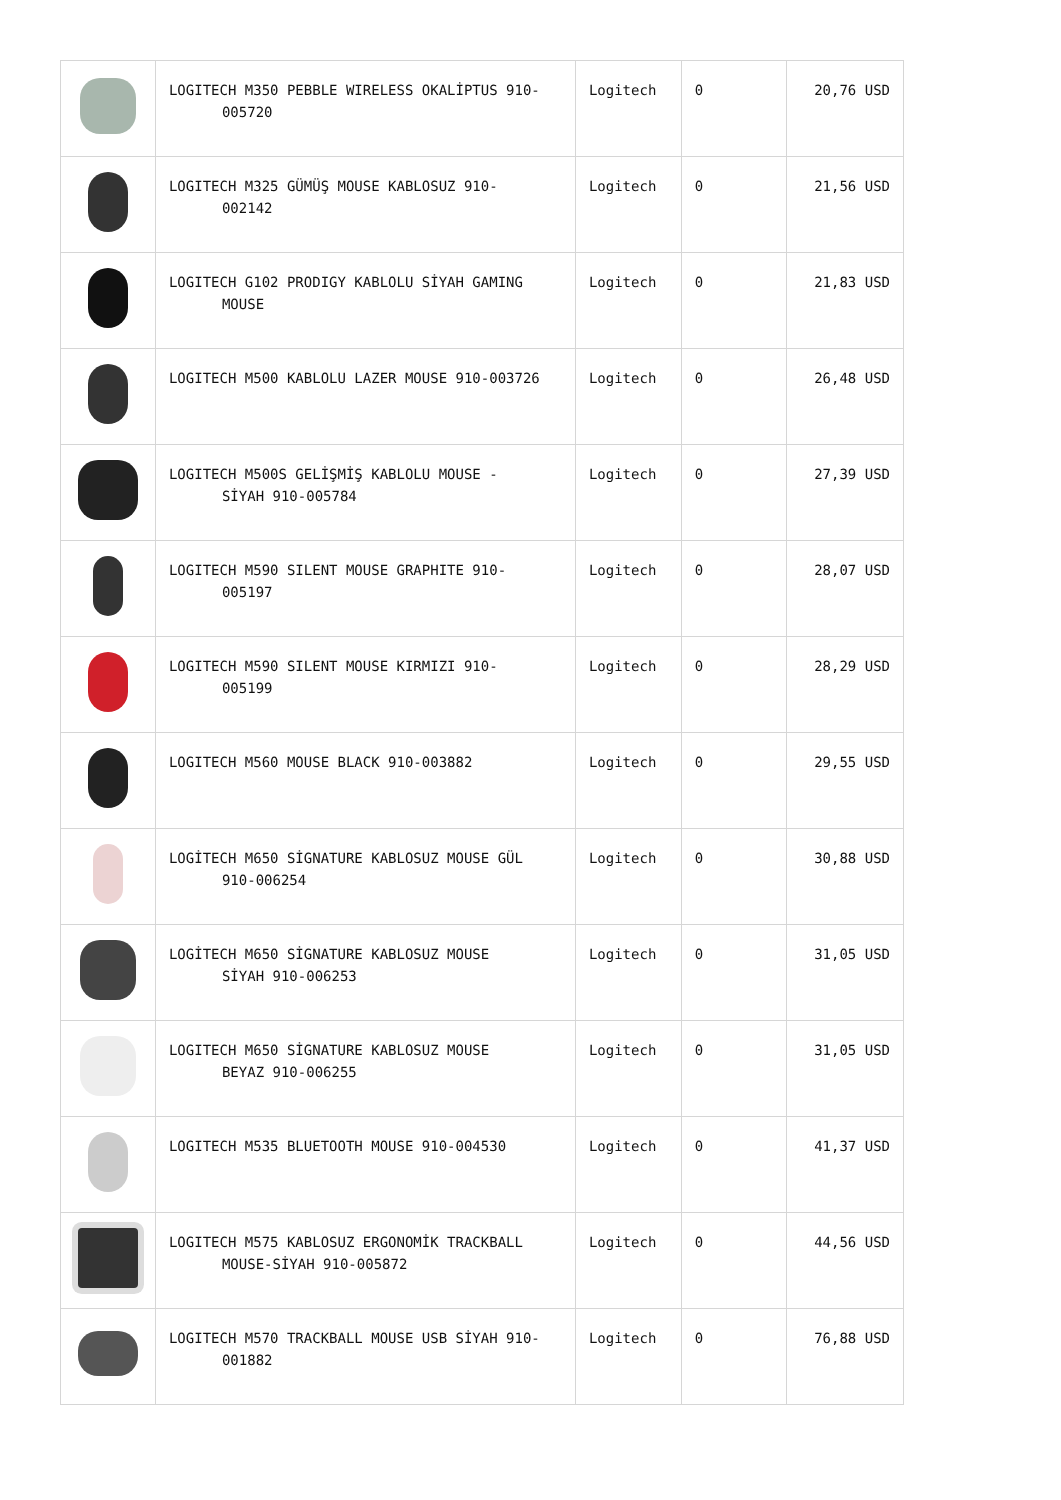| | LOGITECH M350 PEBBLE WIRELESS OKALİPTUS 910- 005720 | Logitech | 0 | 20,76 USD |
| | LOGITECH M325 GÜMÜŞ MOUSE KABLOSUZ 910- 002142 | Logitech | 0 | 21,56 USD |
| | LOGITECH G102 PRODIGY KABLOLU SİYAH GAMING MOUSE | Logitech | 0 | 21,83 USD |
| | LOGITECH M500 KABLOLU LAZER MOUSE 910-003726 | Logitech | 0 | 26,48 USD |
| | LOGITECH M500S GELİŞMİŞ KABLOLU MOUSE - SİYAH 910-005784 | Logitech | 0 | 27,39 USD |
| | LOGITECH M590 SILENT MOUSE GRAPHITE 910- 005197 | Logitech | 0 | 28,07 USD |
| | LOGITECH M590 SILENT MOUSE KIRMIZI 910- 005199 | Logitech | 0 | 28,29 USD |
| | LOGITECH M560 MOUSE BLACK 910-003882 | Logitech | 0 | 29,55 USD |
| | LOGİTECH M650 SİGNATURE KABLOSUZ MOUSE GÜL 910-006254 | Logitech | 0 | 30,88 USD |
| | LOGİTECH M650 SİGNATURE KABLOSUZ MOUSE SİYAH 910-006253 | Logitech | 0 | 31,05 USD |
| | LOGITECH M650 SİGNATURE KABLOSUZ MOUSE BEYAZ 910-006255 | Logitech | 0 | 31,05 USD |
| | LOGITECH M535 BLUETOOTH MOUSE 910-004530 | Logitech | 0 | 41,37 USD |
| | LOGITECH M575 KABLOSUZ ERGONOMİK TRACKBALL MOUSE-SİYAH 910-005872 | Logitech | 0 | 44,56 USD |
| | LOGITECH M570 TRACKBALL MOUSE USB SİYAH 910- 001882 | Logitech | 0 | 76,88 USD |